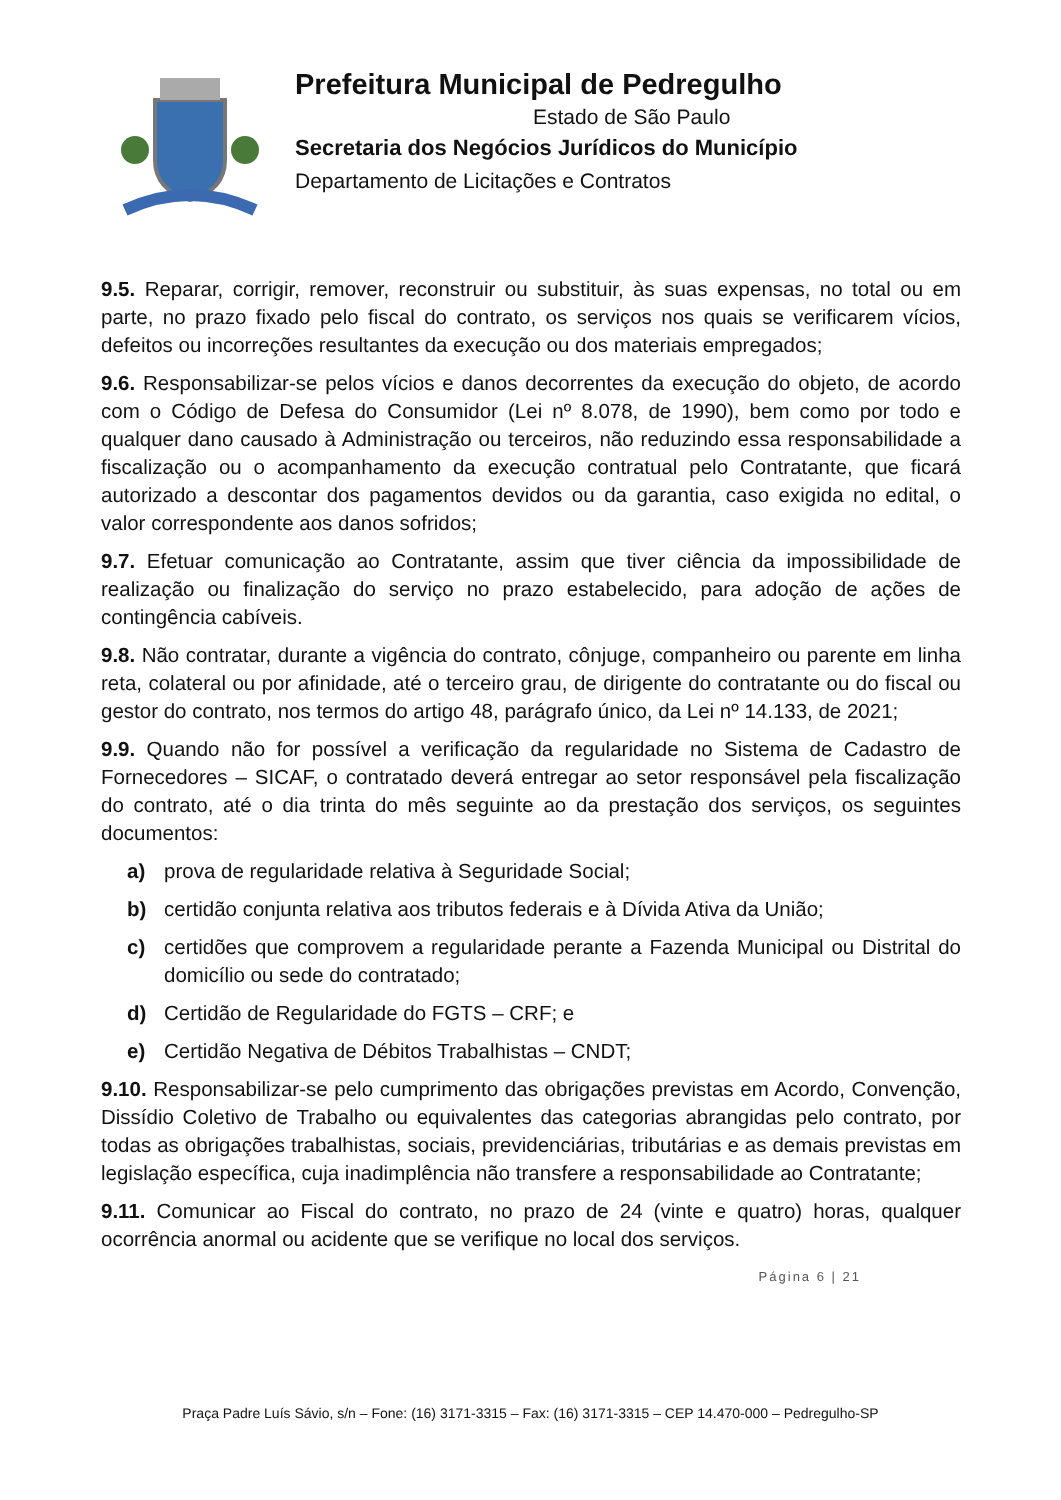Prefeitura Municipal de Pedregulho
Estado de São Paulo
Secretaria dos Negócios Jurídicos do Município
Departamento de Licitações e Contratos
9.5. Reparar, corrigir, remover, reconstruir ou substituir, às suas expensas, no total ou em parte, no prazo fixado pelo fiscal do contrato, os serviços nos quais se verificarem vícios, defeitos ou incorreções resultantes da execução ou dos materiais empregados;
9.6. Responsabilizar-se pelos vícios e danos decorrentes da execução do objeto, de acordo com o Código de Defesa do Consumidor (Lei nº 8.078, de 1990), bem como por todo e qualquer dano causado à Administração ou terceiros, não reduzindo essa responsabilidade a fiscalização ou o acompanhamento da execução contratual pelo Contratante, que ficará autorizado a descontar dos pagamentos devidos ou da garantia, caso exigida no edital, o valor correspondente aos danos sofridos;
9.7. Efetuar comunicação ao Contratante, assim que tiver ciência da impossibilidade de realização ou finalização do serviço no prazo estabelecido, para adoção de ações de contingência cabíveis.
9.8. Não contratar, durante a vigência do contrato, cônjuge, companheiro ou parente em linha reta, colateral ou por afinidade, até o terceiro grau, de dirigente do contratante ou do fiscal ou gestor do contrato, nos termos do artigo 48, parágrafo único, da Lei nº 14.133, de 2021;
9.9. Quando não for possível a verificação da regularidade no Sistema de Cadastro de Fornecedores – SICAF, o contratado deverá entregar ao setor responsável pela fiscalização do contrato, até o dia trinta do mês seguinte ao da prestação dos serviços, os seguintes documentos:
a) prova de regularidade relativa à Seguridade Social;
b) certidão conjunta relativa aos tributos federais e à Dívida Ativa da União;
c) certidões que comprovem a regularidade perante a Fazenda Municipal ou Distrital do domicílio ou sede do contratado;
d) Certidão de Regularidade do FGTS – CRF; e
e) Certidão Negativa de Débitos Trabalhistas – CNDT;
9.10. Responsabilizar-se pelo cumprimento das obrigações previstas em Acordo, Convenção, Dissídio Coletivo de Trabalho ou equivalentes das categorias abrangidas pelo contrato, por todas as obrigações trabalhistas, sociais, previdenciárias, tributárias e as demais previstas em legislação específica, cuja inadimplência não transfere a responsabilidade ao Contratante;
9.11. Comunicar ao Fiscal do contrato, no prazo de 24 (vinte e quatro) horas, qualquer ocorrência anormal ou acidente que se verifique no local dos serviços.
Página 6 | 21
Praça Padre Luís Sávio, s/n – Fone: (16) 3171-3315 – Fax: (16) 3171-3315 – CEP 14.470-000 – Pedregulho-SP